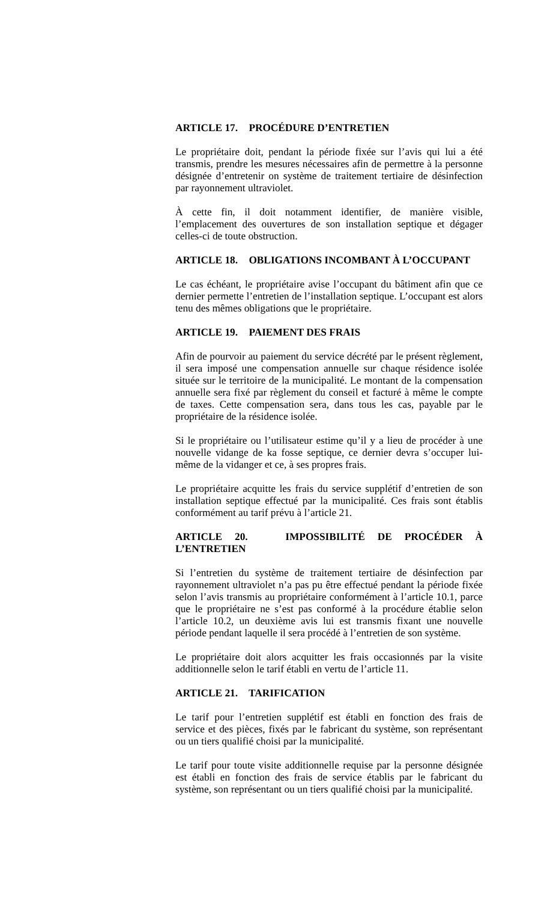ARTICLE 17. PROCÉDURE D’ENTRETIEN
Le propriétaire doit, pendant la période fixée sur l’avis qui lui a été transmis, prendre les mesures nécessaires afin de permettre à la personne désignée d’entretenir on système de traitement tertiaire de désinfection par rayonnement ultraviolet.
À cette fin, il doit notamment identifier, de manière visible, l’emplacement des ouvertures de son installation septique et dégager celles-ci de toute obstruction.
ARTICLE 18. OBLIGATIONS INCOMBANT À L’OCCUPANT
Le cas échéant, le propriétaire avise l’occupant du bâtiment afin que ce dernier permette l’entretien de l’installation septique. L’occupant est alors tenu des mêmes obligations que le propriétaire.
ARTICLE 19. PAIEMENT DES FRAIS
Afin de pourvoir au paiement du service décrété par le présent règlement, il sera imposé une compensation annuelle sur chaque résidence isolée située sur le territoire de la municipalité. Le montant de la compensation annuelle sera fixé par règlement du conseil et facturé à même le compte de taxes. Cette compensation sera, dans tous les cas, payable par le propriétaire de la résidence isolée.
Si le propriétaire ou l’utilisateur estime qu’il y a lieu de procéder à une nouvelle vidange de ka fosse septique, ce dernier devra s’occuper lui-même de la vidanger et ce, à ses propres frais.
Le propriétaire acquitte les frais du service supplétif d’entretien de son installation septique effectué par la municipalité. Ces frais sont établis conformément au tarif prévu à l’article 21.
ARTICLE 20. IMPOSSIBILITÉ DE PROCÉDER À
L’ENTRETIEN
Si l’entretien du système de traitement tertiaire de désinfection par rayonnement ultraviolet n’a pas pu être effectué pendant la période fixée selon l’avis transmis au propriétaire conformément à l’article 10.1, parce que le propriétaire ne s’est pas conformé à la procédure établie selon l’article 10.2, un deuxième avis lui est transmis fixant une nouvelle période pendant laquelle il sera procédé à l’entretien de son système.
Le propriétaire doit alors acquitter les frais occasionnés par la visite additionnelle selon le tarif établi en vertu de l’article 11.
ARTICLE 21. TARIFICATION
Le tarif pour l’entretien supplétif est établi en fonction des frais de service et des pièces, fixés par le fabricant du système, son représentant ou un tiers qualifié choisi par la municipalité.
Le tarif pour toute visite additionnelle requise par la personne désignée est établi en fonction des frais de service établis par le fabricant du système, son représentant ou un tiers qualifié choisi par la municipalité.